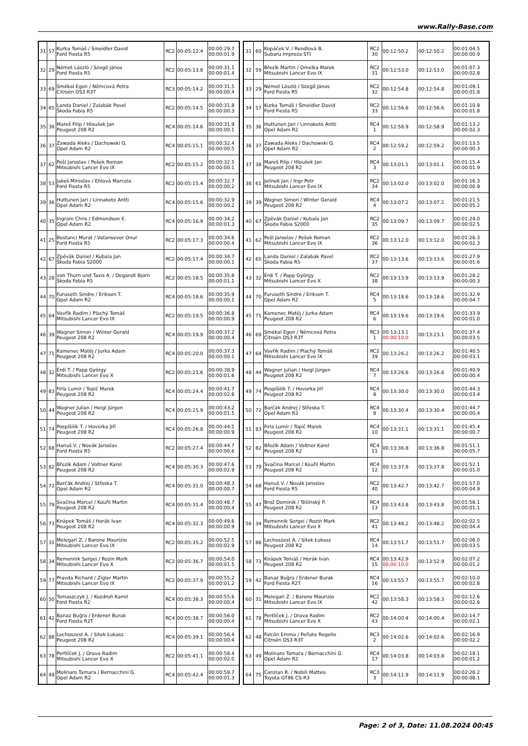www.Rally-Base.com
| 31 | 57 | Kurka Tomáš / Šmeidler David Ford Fiesta R5 | RC2 | 00:05:12.4 | 00:00:29.7 00:00:01.9 |
| 32 | 29 | Német László / Szegő János Ford Fiesta R5 | RC2 | 00:05:13.8 | 00:00:31.1 00:00:01.4 |
| 33 | 69 | Smékal Egon / Němcová Petra Citroën DS3 R3T | RC3 | 00:05:14.2 | 00:00:31.5 00:00:00.4 |
| 34 | 65 | Landa Daniel / Zalabák Pavel Škoda Fabia R5 | RC2 | 00:05:14.5 | 00:00:31.8 00:00:00.3 |
| 35 | 38 | Mareš Filip / Hloušek Jan Peugeot 208 R2 | RC4 | 00:05:14.6 | 00:00:31.9 00:00:00.1 |
| 36 | 37 | Zawada Aleks / Dachowski G. Opel Adam R2 | RC4 | 00:05:15.1 | 00:00:32.4 00:00:00.5 |
| 37 | 62 | Pešl Jaroslav / Pešek Roman Mitsubishi Lancer Evo IX | RC2 | 00:05:15.2 | 00:00:32.5 00:00:00.1 |
| 38 | 53 | Jakeš Miroslav / Ehlová Marcela Ford Fiesta R5 | RC2 | 00:05:15.4 | 00:00:32.7 00:00:00.2 |
| 39 | 36 | Huttunen Jari / Linnaketo Antti Opel Adam R2 | RC4 | 00:05:15.6 | 00:00:32.9 00:00:00.2 |
| 40 | 35 | Ingram Chris / Edmondson E. Opel Adam R2 | RC4 | 00:05:16.9 | 00:00:34.2 00:00:01.3 |
| 41 | 25 | Bostanci Murat / Vatansever Onur Ford Fiesta R5 | RC2 | 00:05:17.3 | 00:00:34.6 00:00:00.4 |
| 42 | 67 | Zpěvák Daniel / Kubala Jan Škoda Fabia S2000 | RC2 | 00:05:17.4 | 00:00:34.7 00:00:00.1 |
| 43 | 28 | von Thurn und Taxis A. / Degandt Bjorn Škoda Fabia R5 | RC2 | 00:05:18.5 | 00:00:35.8 00:00:01.1 |
| 44 | 70 | Furuseth Sindre / Eriksen T. Opel Adam R2 | RC4 | 00:05:18.6 | 00:00:35.9 00:00:00.1 |
| 45 | 64 | Vavřík Radim / Plachý Tomáš Mitsubishi Lancer Evo IX | RC2 | 00:05:19.5 | 00:00:36.8 00:00:00.9 |
| 46 | 39 | Wagner Simon / Winter Gerald Peugeot 208 R2 | RC4 | 00:05:19.9 | 00:00:37.2 00:00:00.4 |
| 47 | 71 | Kamenec Matěj / Jurka Adam Peugeot 208 R2 | RC4 | 00:05:20.0 | 00:00:37.3 00:00:00.1 |
| 48 | 32 | Érdi T. / Papp György Mitsubishi Lancer Evo X | RC2 | 00:05:21.6 | 00:00:38.9 00:00:01.6 |
| 49 | 83 | Firla Lumír / Topič Marek Peugeot 208 R2 | RC4 | 00:05:24.4 | 00:00:41.7 00:00:02.8 |
| 50 | 44 | Wagner Julian / Heigl Jürgen Peugeot 208 R2 | RC4 | 00:05:25.9 | 00:00:43.2 00:00:01.5 |
| 51 | 74 | Pospíšilík T. / Hovorka Jiří Peugeot 208 R2 | RC4 | 00:05:26.8 | 00:00:44.1 00:00:00.9 |
| 52 | 68 | Hanuš V. / Novák Jaroslav Ford Fiesta R5 | RC2 | 00:05:27.4 | 00:00:44.7 00:00:00.6 |
| 53 | 82 | Březík Adam / Voltner Karel Peugeot 208 R2 | RC4 | 00:05:30.3 | 00:00:47.6 00:00:02.9 |
| 54 | 72 | Barčák Andrej / Střeska T. Opel Adam R2 | RC4 | 00:05:31.0 | 00:00:48.3 00:00:00.7 |
| 55 | 79 | Svačina Marcel / Kouřil Martin Peugeot 208 R2 | RC4 | 00:05:31.4 | 00:00:48.7 00:00:00.4 |
| 56 | 73 | Knápek Tomáš / Horák Ivan Peugeot 208 R2 | RC4 | 00:05:32.3 | 00:00:49.6 00:00:00.9 |
| 57 | 31 | Melegari Z. / Barone Maurizio Mitsubishi Lancer Evo IX | RC2 | 00:05:35.2 | 00:00:52.5 00:00:02.9 |
| 58 | 34 | Remennik Sergei / Rozin Mark Mitsubishi Lancer Evo X | RC2 | 00:05:36.7 | 00:00:54.0 00:00:01.5 |
| 59 | 77 | Pravda Richard / Zigler Martin Mitsubishi Lancer Evo IX | RC2 | 00:05:37.9 | 00:00:55.2 00:00:01.2 |
| 60 | 50 | Tomaszczyk J. / Kozdroń Kamil Ford Fiesta R2 | RC4 | 00:05:38.3 | 00:00:55.6 00:00:00.4 |
| 61 | 42 | Banaz Buğra / Erdener Burak Ford Fiesta R2T | RC4 | 00:05:38.7 | 00:00:56.0 00:00:00.4 |
| 62 | 88 | Lechoszest A. / Sitek Łukasz Peugeot 208 R2 | RC4 | 00:05:39.1 | 00:00:56.4 00:00:00.4 |
| 63 | 78 | Pertlíček J. / Orava Radim Mitsubishi Lancer Evo X | RC2 | 00:05:41.1 | 00:00:58.4 00:00:02.0 |
| 64 | 49 | Molinaro Tamara / Bernacchini G. Opel Adam R2 | RC4 | 00:05:42.4 | 00:00:59.7 00:00:01.3 |
| 31 | 60 | Kopáček V. / Rendlová B. Subaru Impreza STI | RC2 30 | 00:12:50.2 | 00:12:50.2 | 00:01:04.5 00:00:00.9 |
| 32 | 59 | Březík Martin / Omelka Marek Mitsubishi Lancer Evo IX | RC2 31 | 00:12:53.0 | 00:12:53.0 | 00:01:07.3 00:00:02.8 |
| 33 | 29 | Német László / Szegő János Ford Fiesta R5 | RC2 32 | 00:12:54.8 | 00:12:54.8 | 00:01:09.1 00:00:01.8 |
| 34 | 57 | Kurka Tomáš / Šmeidler David Ford Fiesta R5 | RC2 33 | 00:12:56.6 | 00:12:56.6 | 00:01:10.9 00:00:01.8 |
| 35 | 36 | Huttunen Jari / Linnaketo Antti Opel Adam R2 | RC4 1 | 00:12:58.9 | 00:12:58.9 | 00:01:13.2 00:00:02.3 |
| 36 | 37 | Zawada Aleks / Dachowski G. Opel Adam R2 | RC4 2 | 00:12:59.2 | 00:12:59.2 | 00:01:13.5 00:00:00.3 |
| 37 | 38 | Mareš Filip / Hloušek Jan Peugeot 208 R2 | RC4 3 | 00:13:01.1 | 00:13:01.1 | 00:01:15.4 00:00:01.9 |
| 38 | 61 | Jelínek Jan / Ingr Petr Mitsubishi Lancer Evo IX | RC2 34 | 00:13:02.0 | 00:13:02.0 | 00:01:16.3 00:00:00.9 |
| 39 | 39 | Wagner Simon / Winter Gerald Peugeot 208 R2 | RC4 4 | 00:13:07.2 | 00:13:07.2 | 00:01:21.5 00:00:05.2 |
| 40 | 67 | Zpěvák Daniel / Kubala Jan Škoda Fabia S2000 | RC2 35 | 00:13:09.7 | 00:13:09.7 | 00:01:24.0 00:00:02.5 |
| 41 | 62 | Pešl Jaroslav / Pešek Roman Mitsubishi Lancer Evo IX | RC2 36 | 00:13:12.0 | 00:13:12.0 | 00:01:26.3 00:00:02.3 |
| 42 | 65 | Landa Daniel / Zalabák Pavel Škoda Fabia R5 | RC2 37 | 00:13:13.6 | 00:13:13.6 | 00:01:27.9 00:00:01.6 |
| 43 | 32 | Érdi T. / Papp György Mitsubishi Lancer Evo X | RC2 38 | 00:13:13.9 | 00:13:13.9 | 00:01:28.2 00:00:00.3 |
| 44 | 70 | Furuseth Sindre / Eriksen T. Opel Adam R2 | RC4 5 | 00:13:18.6 | 00:13:18.6 | 00:01:32.9 00:00:04.7 |
| 45 | 71 | Kamenec Matěj / Jurka Adam Peugeot 208 R2 | RC4 6 | 00:13:19.6 | 00:13:19.6 | 00:01:33.9 00:00:01.0 |
| 46 | 69 | Smékal Egon / Němcová Petra Citroën DS3 R3T | RC3 1 | 00:13:13.1 00:00:10.0 | 00:13:23.1 | 00:01:37.4 00:00:03.5 |
| 47 | 64 | Vavřík Radim / Plachý Tomáš Mitsubishi Lancer Evo IX | RC2 39 | 00:13:26.2 | 00:13:26.2 | 00:01:40.5 00:00:03.1 |
| 48 | 44 | Wagner Julian / Heigl Jürgen Peugeot 208 R2 | RC4 7 | 00:13:26.6 | 00:13:26.6 | 00:01:40.9 00:00:00.4 |
| 49 | 74 | Pospíšilík T. / Hovorka Jiří Peugeot 208 R2 | RC4 8 | 00:13:30.0 | 00:13:30.0 | 00:01:44.3 00:00:03.4 |
| 50 | 72 | Barčák Andrej / Střeska T. Opel Adam R2 | RC4 9 | 00:13:30.4 | 00:13:30.4 | 00:01:44.7 00:00:00.4 |
| 51 | 83 | Firla Lumír / Topič Marek Peugeot 208 R2 | RC4 10 | 00:13:31.1 | 00:13:31.1 | 00:01:45.4 00:00:00.7 |
| 52 | 82 | Březík Adam / Voltner Karel Peugeot 208 R2 | RC4 11 | 00:13:36.8 | 00:13:36.8 | 00:01:51.1 00:00:05.7 |
| 53 | 79 | Svačina Marcel / Kouřil Martin Peugeot 208 R2 | RC4 12 | 00:13:37.8 | 00:13:37.8 | 00:01:52.1 00:00:01.0 |
| 54 | 68 | Hanuš V. / Novák Jaroslav Ford Fiesta R5 | RC2 40 | 00:13:42.7 | 00:13:42.7 | 00:01:57.0 00:00:04.9 |
| 55 | 47 | Brož Dominik / Těšínský P. Peugeot 208 R2 | RC4 13 | 00:13:43.8 | 00:13:43.8 | 00:01:58.1 00:00:01.1 |
| 56 | 34 | Remennik Sergei / Rozin Mark Mitsubishi Lancer Evo X | RC2 41 | 00:13:48.2 | 00:13:48.2 | 00:02:02.5 00:00:04.4 |
| 57 | 88 | Lechoszest A. / Sitek Łukasz Peugeot 208 R2 | RC4 14 | 00:13:51.7 | 00:13:51.7 | 00:02:06.0 00:00:03.5 |
| 58 | 73 | Knápek Tomáš / Horák Ivan Peugeot 208 R2 | RC4 15 | 00:13:42.9 00:00:10.0 | 00:13:52.9 | 00:02:07.2 00:00:01.2 |
| 59 | 42 | Banaz Buğra / Erdener Burak Ford Fiesta R2T | RC4 16 | 00:13:55.7 | 00:13:55.7 | 00:02:10.0 00:00:02.8 |
| 60 | 31 | Melegari Z. / Barone Maurizio Mitsubishi Lancer Evo IX | RC2 42 | 00:13:58.3 | 00:13:58.3 | 00:02:12.6 00:00:02.6 |
| 61 | 78 | Pertlíček J. / Orava Radim Mitsubishi Lancer Evo X | RC2 43 | 00:14:00.4 | 00:14:00.4 | 00:02:14.7 00:00:02.1 |
| 62 | 48 | Falcón Emma / Peñate Rogelio Citroën DS3 R3T | RC3 2 | 00:14:02.6 | 00:14:02.6 | 00:02:16.9 00:00:02.2 |
| 63 | 49 | Molinaro Tamara / Bernacchini G. Opel Adam R2 | RC4 17 | 00:14:03.8 | 00:14:03.8 | 00:02:18.1 00:00:01.2 |
| 64 | 75 | Canzian R. / Nobili Matteo Toyota GT86 CS-R3 | RC3 3 | 00:14:11.9 | 00:14:11.9 | 00:02:26.2 00:00:08.1 |
Page: 2 of 3, Date: 11.08.2024 00:45